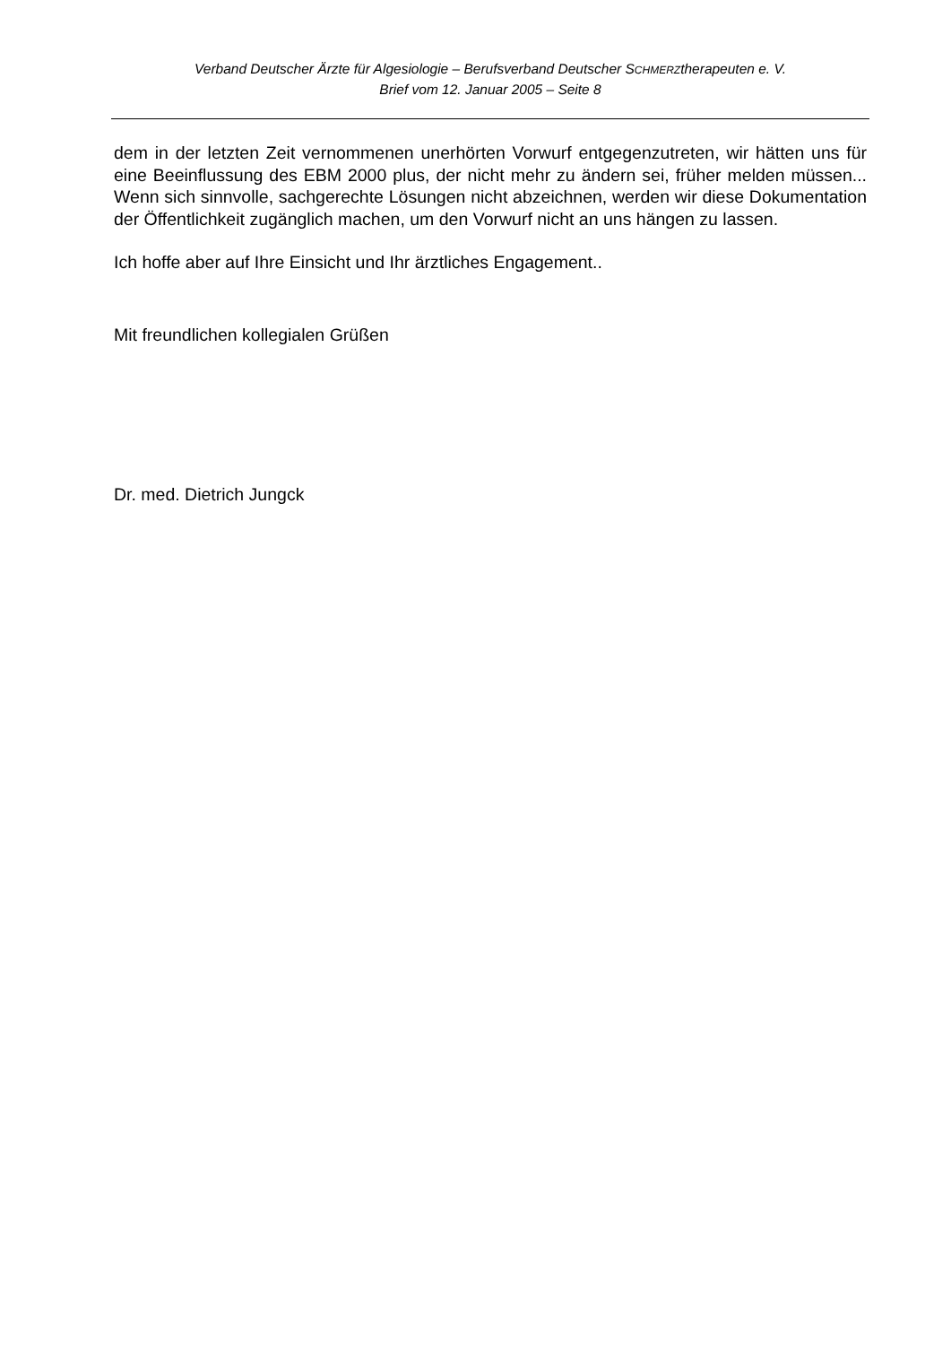Verband Deutscher Ärzte für Algesiologie – Berufsverband Deutscher SCHMERZtherapeuten e. V.
Brief vom 12. Januar 2005 – Seite 8
dem in der letzten Zeit vernommenen unerhörten Vorwurf entgegenzutreten, wir hätten uns für eine Beeinflussung des EBM 2000 plus, der nicht mehr zu ändern sei, früher melden müssen... Wenn sich sinnvolle, sachgerechte Lösungen nicht abzeichnen, werden wir diese Dokumentation der Öffentlichkeit zugänglich machen, um den Vorwurf nicht an uns hängen zu lassen.
Ich hoffe aber auf Ihre Einsicht und Ihr ärztliches Engagement..
Mit freundlichen kollegialen Grüßen
Dr. med. Dietrich Jungck